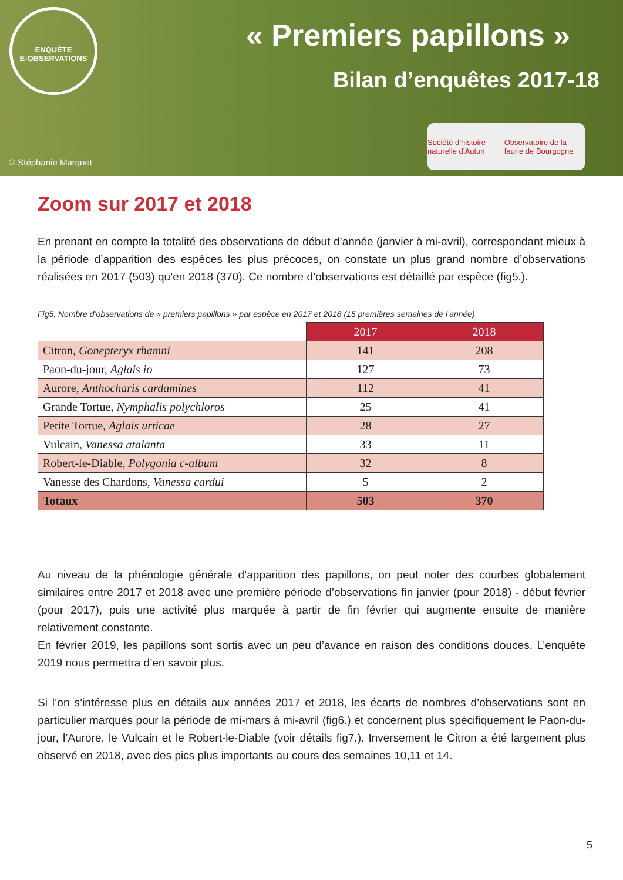ENQUÊTE
E-OBSERVATIONS
« Premiers papillons »
Bilan d’enquêtes 2017-18
© Stéphanie Marquet
Société d’histoire naturelle d’Autun Observatoire de la faune de Bourgogne
Zoom sur 2017 et 2018
En prenant en compte la totalité des observations de début d’année (janvier à mi-avril), correspondant mieux à la période d’apparition des espèces les plus précoces, on constate un plus grand nombre d’observations réalisées en 2017 (503) qu’en 2018 (370). Ce nombre d’observations est détaillé par espèce (fig5.).
Fig5. Nombre d’observations de « premiers papillons » par espèce en 2017 et 2018 (15 premières semaines de l’année)
| | 2017 | 2018 |
| Citron, Gonepteryx rhamni | 141 | 208 |
| Paon-du-jour, Aglais io | 127 | 73 |
| Aurore, Anthocharis cardamines | 112 | 41 |
| Grande Tortue, Nymphalis polychloros | 25 | 41 |
| Petite Tortue, Aglais urticae | 28 | 27 |
| Vulcain, Vanessa atalanta | 33 | 11 |
| Robert-le-Diable, Polygonia c-album | 32 | 8 |
| Vanesse des Chardons, Vanessa cardui | 5 | 2 |
| Totaux | 503 | 370 |
Au niveau de la phénologie générale d’apparition des papillons, on peut noter des courbes globalement similaires entre 2017 et 2018 avec une première période d’observations fin janvier (pour 2018) - début février (pour 2017), puis une activité plus marquée à partir de fin février qui augmente ensuite de manière relativement constante.
En février 2019, les papillons sont sortis avec un peu d’avance en raison des conditions douces. L’enquête 2019 nous permettra d’en savoir plus.
Si l’on s’intéresse plus en détails aux années 2017 et 2018, les écarts de nombres d’observations sont en particulier marqués pour la période de mi-mars à mi-avril (fig6.) et concernent plus spécifiquement le Paon-du-jour, l’Aurore, le Vulcain et le Robert-le-Diable (voir détails fig7.). Inversement le Citron a été largement plus observé en 2018, avec des pics plus importants au cours des semaines 10,11 et 14.
5